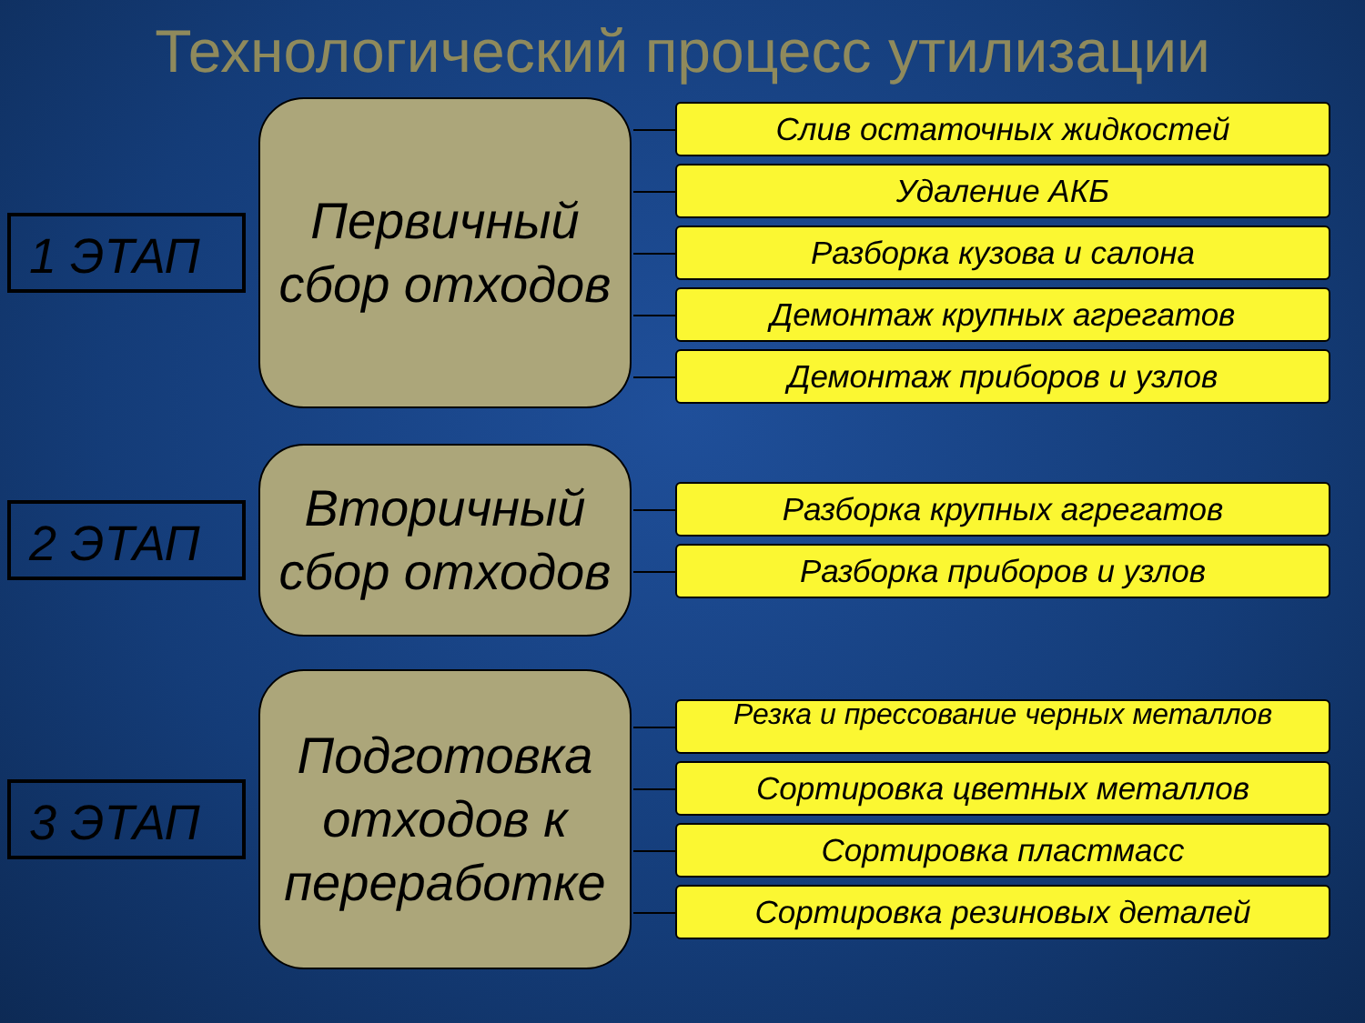Технологический процесс утилизации
1 ЭТАП
Первичный сбор отходов
Слив остаточных жидкостей
Удаление АКБ
Разборка кузова и салона
Демонтаж крупных агрегатов
Демонтаж приборов и узлов
2 ЭТАП
Вторичный сбор отходов
Разборка крупных агрегатов
Разборка приборов и узлов
3 ЭТАП
Подготовка отходов к переработке
Резка и прессование черных металлов
Сортировка цветных металлов
Сортировка пластмасс
Сортировка резиновых деталей